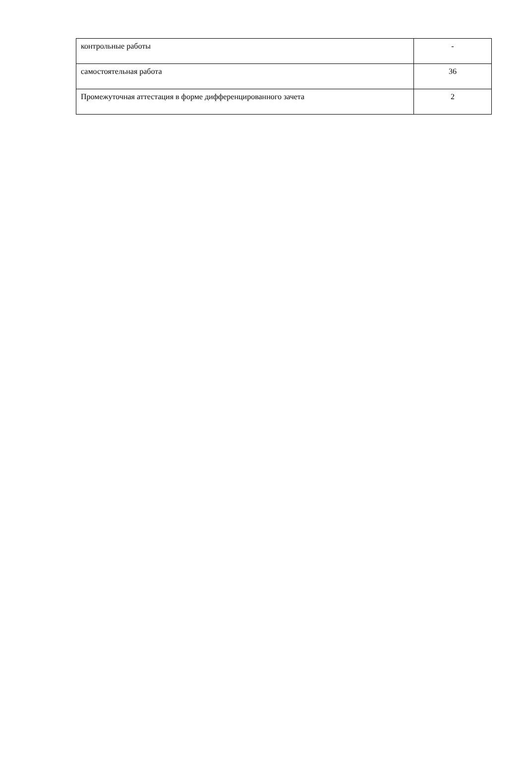| контрольные работы | - |
| самостоятельная работа | 36 |
| Промежуточная аттестация в форме дифференцированного зачета | 2 |